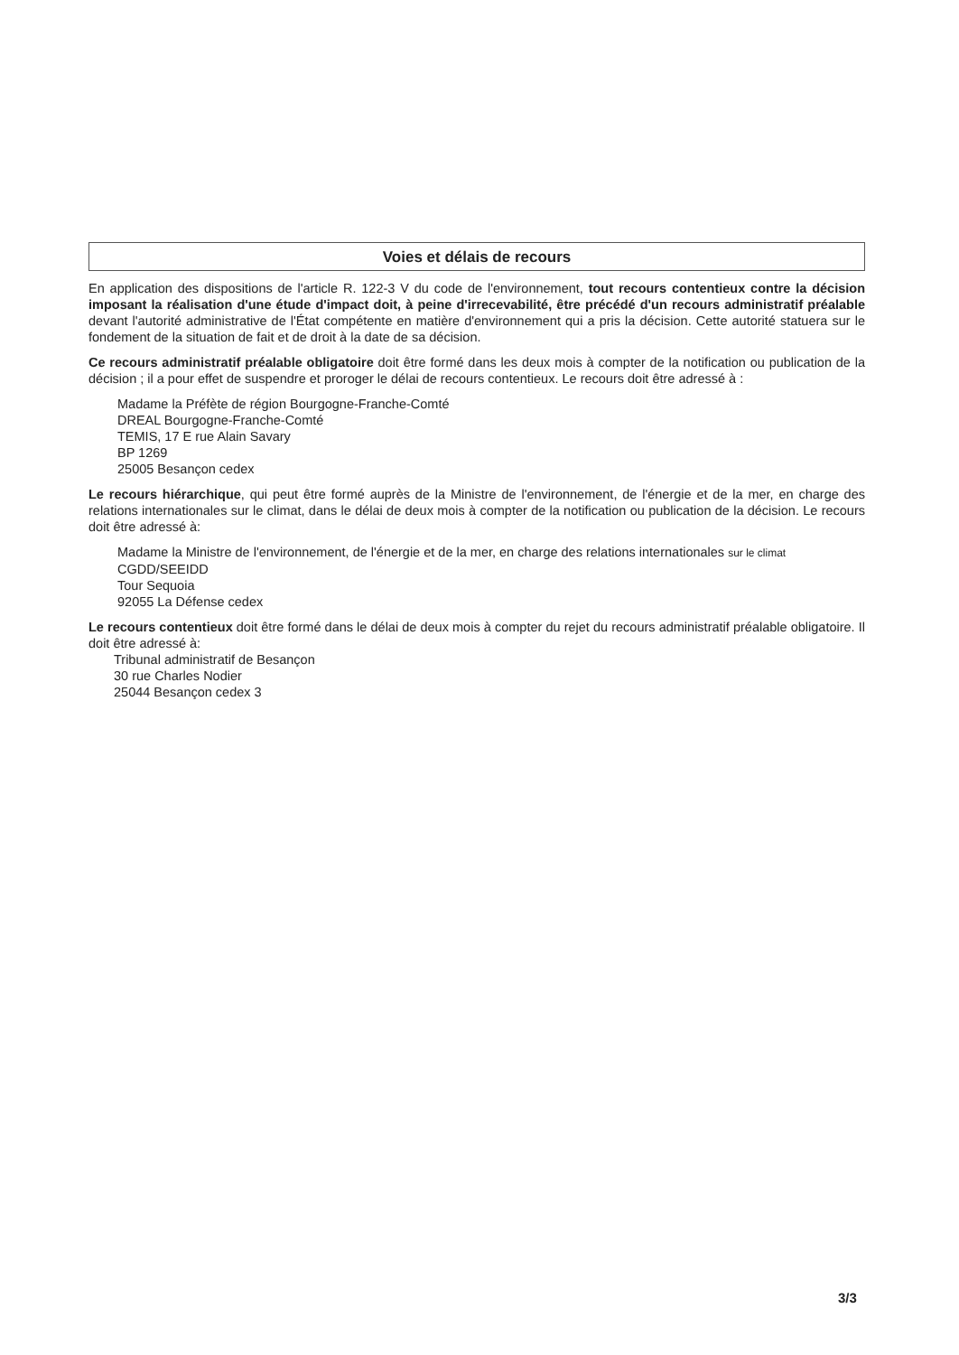Voies et délais de recours
En application des dispositions de l'article R. 122-3 V du code de l'environnement, tout recours contentieux contre la décision imposant la réalisation d'une étude d'impact doit, à peine d'irrecevabilité, être précédé d'un recours administratif préalable devant l'autorité administrative de l'État compétente en matière d'environnement qui a pris la décision. Cette autorité statuera sur le fondement de la situation de fait et de droit à la date de sa décision.
Ce recours administratif préalable obligatoire doit être formé dans les deux mois à compter de la notification ou publication de la décision ; il a pour effet de suspendre et proroger le délai de recours contentieux. Le recours doit être adressé à :
Madame la Préfète de région Bourgogne-Franche-Comté
DREAL Bourgogne-Franche-Comté
TEMIS, 17 E rue Alain Savary
BP 1269
25005 Besançon cedex
Le recours hiérarchique, qui peut être formé auprès de la Ministre de l'environnement, de l'énergie et de la mer, en charge des relations internationales sur le climat, dans le délai de deux mois à compter de la notification ou publication de la décision. Le recours doit être adressé à:
Madame la Ministre de l'environnement, de l'énergie et de la mer, en charge des relations internationales sur le climat
CGDD/SEEIDD
Tour Sequoia
92055 La Défense cedex
Le recours contentieux doit être formé dans le délai de deux mois à compter du rejet du recours administratif préalable obligatoire. Il doit être adressé à:
Tribunal administratif de Besançon
30 rue Charles Nodier
25044 Besançon cedex 3
3/3